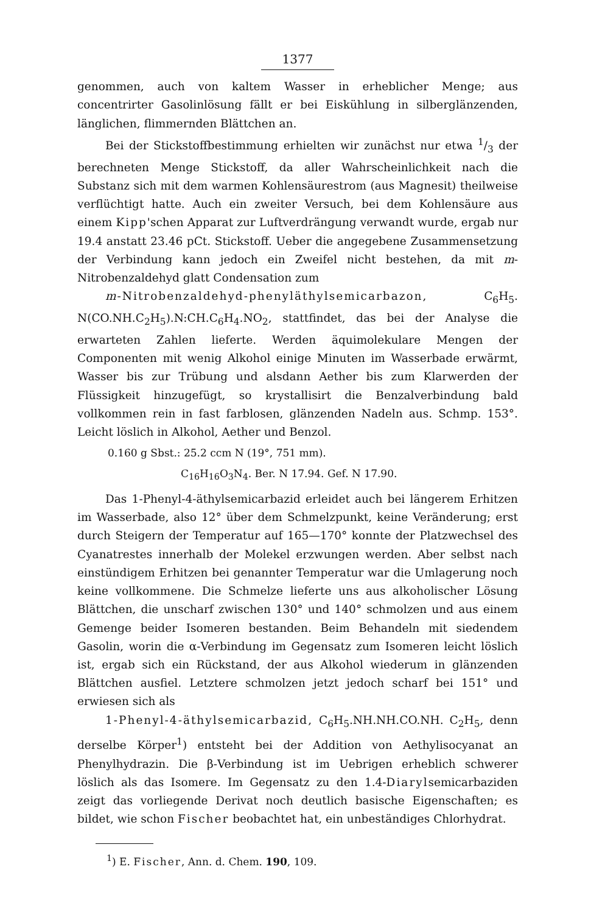1377
genommen, auch von kaltem Wasser in erheblicher Menge; aus concentrirter Gasolinlösung fällt er bei Eiskühlung in silberglänzenden, länglichen, flimmernden Blättchen an.
Bei der Stickstoffbestimmung erhielten wir zunächst nur etwa 1/3 der berechneten Menge Stickstoff, da aller Wahrscheinlichkeit nach die Substanz sich mit dem warmen Kohlensäurestrom (aus Magnesit) theilweise verflüchtigt hatte. Auch ein zweiter Versuch, bei dem Kohlensäure aus einem Kipp'schen Apparat zur Luftverdrängung verwandt wurde, ergab nur 19.4 anstatt 23.46 pCt. Stickstoff. Ueber die angegebene Zusammensetzung der Verbindung kann jedoch ein Zweifel nicht bestehen, da mit m-Nitrobenzaldehyd glatt Condensation zum
m-Nitrobenzaldehyd-phenyläthylsemicarbazon, C<sub>6</sub>H<sub>5</sub>. N(CO.NH.C<sub>2</sub>H<sub>5</sub>).N:CH.C<sub>6</sub>H<sub>4</sub>.NO<sub>2</sub>, stattfindet, das bei der Analyse die erwarteten Zahlen lieferte. Werden äquimolekulare Mengen der Componenten mit wenig Alkohol einige Minuten im Wasserbade erwärmt, Wasser bis zur Trübung und alsdann Aether bis zum Klarwerden der Flüssigkeit hinzugefügt, so krystallisirt die Benzalverbindung bald vollkommen rein in fast farblosen, glänzenden Nadeln aus. Schmp. 153°. Leicht löslich in Alkohol, Aether und Benzol.
0.160 g Sbst.: 25.2 ccm N (19°, 751 mm).
C<sub>16</sub>H<sub>16</sub>O<sub>3</sub>N<sub>4</sub>. Ber. N 17.94. Gef. N 17.90.
Das 1-Phenyl-4-äthylsemicarbazid erleidet auch bei längerem Erhitzen im Wasserbade, also 12° über dem Schmelzpunkt, keine Veränderung; erst durch Steigern der Temperatur auf 165—170° konnte der Platzwechsel des Cyanatrestes innerhalb der Molekel erzwungen werden. Aber selbst nach einstündigem Erhitzen bei genannter Temperatur war die Umlagerung noch keine vollkommene. Die Schmelze lieferte uns aus alkoholischer Lösung Blättchen, die unscharf zwischen 130° und 140° schmolzen und aus einem Gemenge beider Isomeren bestanden. Beim Behandeln mit siedendem Gasolin, worin die α-Verbindung im Gegensatz zum Isomeren leicht löslich ist, ergab sich ein Rückstand, der aus Alkohol wiederum in glänzenden Blättchen ausfiel. Letztere schmolzen jetzt jedoch scharf bei 151° und erwiesen sich als
1-Phenyl-4-äthylsemicarbazid, C<sub>6</sub>H<sub>5</sub>.NH.NH.CO.NH. C<sub>2</sub>H<sub>5</sub>, denn derselbe Körper<sup>1</sup>) entsteht bei der Addition von Aethylisocyanat an Phenylhydrazin. Die β-Verbindung ist im Uebrigen erheblich schwerer löslich als das Isomere. Im Gegensatz zu den 1.4-Diarylsemicarbaziden zeigt das vorliegende Derivat noch deutlich basische Eigenschaften; es bildet, wie schon Fischer beobachtet hat, ein unbeständiges Chlorhydrat.
<sup>1</sup>) E. Fischer, Ann. d. Chem. 190, 109.